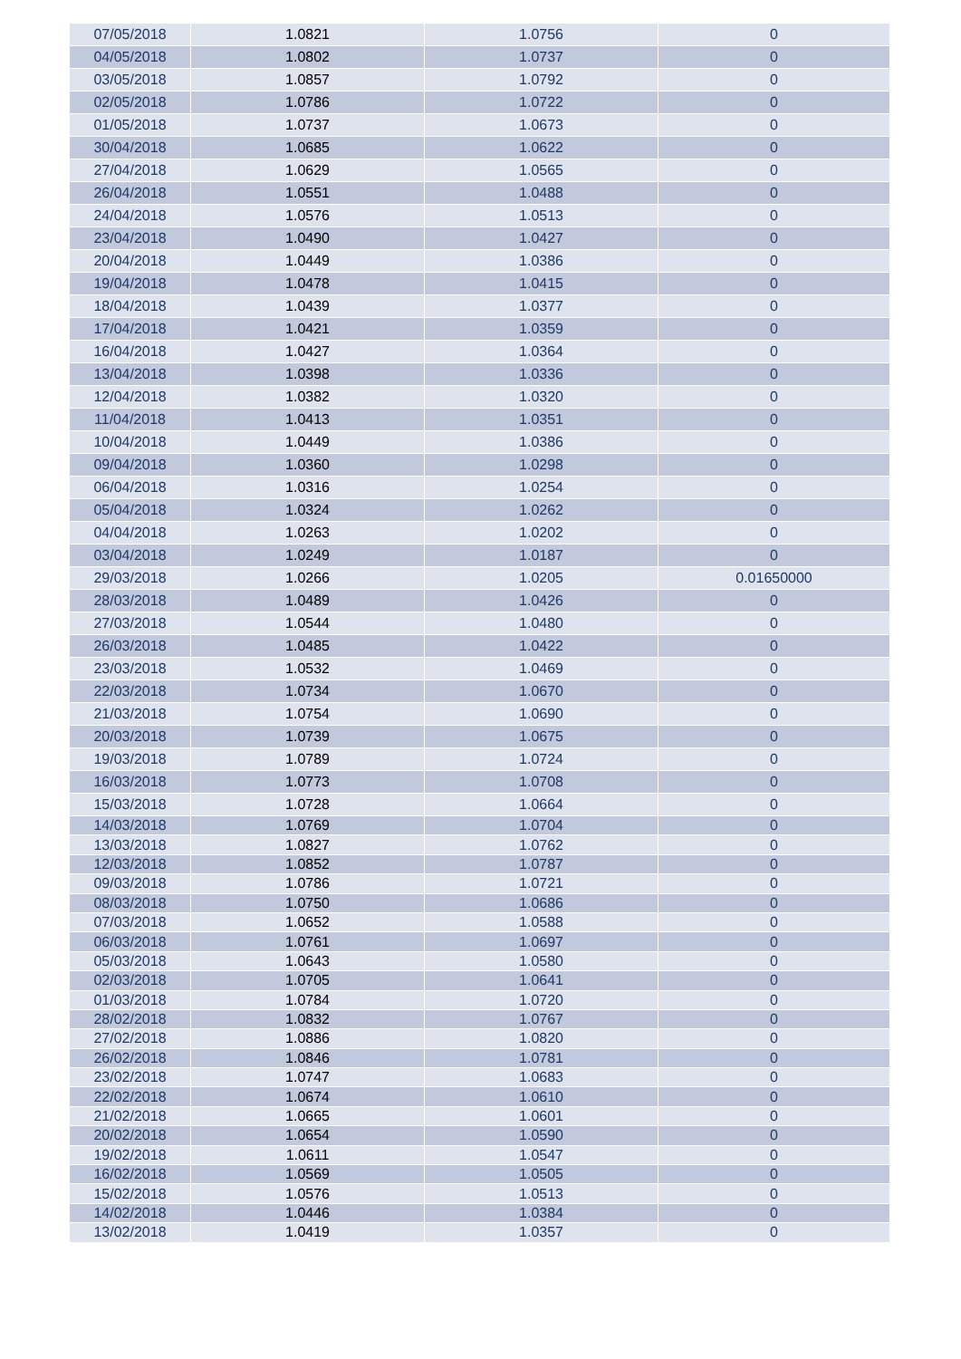| 07/05/2018 | 1.0821 | 1.0756 | 0 |
| 04/05/2018 | 1.0802 | 1.0737 | 0 |
| 03/05/2018 | 1.0857 | 1.0792 | 0 |
| 02/05/2018 | 1.0786 | 1.0722 | 0 |
| 01/05/2018 | 1.0737 | 1.0673 | 0 |
| 30/04/2018 | 1.0685 | 1.0622 | 0 |
| 27/04/2018 | 1.0629 | 1.0565 | 0 |
| 26/04/2018 | 1.0551 | 1.0488 | 0 |
| 24/04/2018 | 1.0576 | 1.0513 | 0 |
| 23/04/2018 | 1.0490 | 1.0427 | 0 |
| 20/04/2018 | 1.0449 | 1.0386 | 0 |
| 19/04/2018 | 1.0478 | 1.0415 | 0 |
| 18/04/2018 | 1.0439 | 1.0377 | 0 |
| 17/04/2018 | 1.0421 | 1.0359 | 0 |
| 16/04/2018 | 1.0427 | 1.0364 | 0 |
| 13/04/2018 | 1.0398 | 1.0336 | 0 |
| 12/04/2018 | 1.0382 | 1.0320 | 0 |
| 11/04/2018 | 1.0413 | 1.0351 | 0 |
| 10/04/2018 | 1.0449 | 1.0386 | 0 |
| 09/04/2018 | 1.0360 | 1.0298 | 0 |
| 06/04/2018 | 1.0316 | 1.0254 | 0 |
| 05/04/2018 | 1.0324 | 1.0262 | 0 |
| 04/04/2018 | 1.0263 | 1.0202 | 0 |
| 03/04/2018 | 1.0249 | 1.0187 | 0 |
| 29/03/2018 | 1.0266 | 1.0205 | 0.01650000 |
| 28/03/2018 | 1.0489 | 1.0426 | 0 |
| 27/03/2018 | 1.0544 | 1.0480 | 0 |
| 26/03/2018 | 1.0485 | 1.0422 | 0 |
| 23/03/2018 | 1.0532 | 1.0469 | 0 |
| 22/03/2018 | 1.0734 | 1.0670 | 0 |
| 21/03/2018 | 1.0754 | 1.0690 | 0 |
| 20/03/2018 | 1.0739 | 1.0675 | 0 |
| 19/03/2018 | 1.0789 | 1.0724 | 0 |
| 16/03/2018 | 1.0773 | 1.0708 | 0 |
| 15/03/2018 | 1.0728 | 1.0664 | 0 |
| 14/03/2018 | 1.0769 | 1.0704 | 0 |
| 13/03/2018 | 1.0827 | 1.0762 | 0 |
| 12/03/2018 | 1.0852 | 1.0787 | 0 |
| 09/03/2018 | 1.0786 | 1.0721 | 0 |
| 08/03/2018 | 1.0750 | 1.0686 | 0 |
| 07/03/2018 | 1.0652 | 1.0588 | 0 |
| 06/03/2018 | 1.0761 | 1.0697 | 0 |
| 05/03/2018 | 1.0643 | 1.0580 | 0 |
| 02/03/2018 | 1.0705 | 1.0641 | 0 |
| 01/03/2018 | 1.0784 | 1.0720 | 0 |
| 28/02/2018 | 1.0832 | 1.0767 | 0 |
| 27/02/2018 | 1.0886 | 1.0820 | 0 |
| 26/02/2018 | 1.0846 | 1.0781 | 0 |
| 23/02/2018 | 1.0747 | 1.0683 | 0 |
| 22/02/2018 | 1.0674 | 1.0610 | 0 |
| 21/02/2018 | 1.0665 | 1.0601 | 0 |
| 20/02/2018 | 1.0654 | 1.0590 | 0 |
| 19/02/2018 | 1.0611 | 1.0547 | 0 |
| 16/02/2018 | 1.0569 | 1.0505 | 0 |
| 15/02/2018 | 1.0576 | 1.0513 | 0 |
| 14/02/2018 | 1.0446 | 1.0384 | 0 |
| 13/02/2018 | 1.0419 | 1.0357 | 0 |